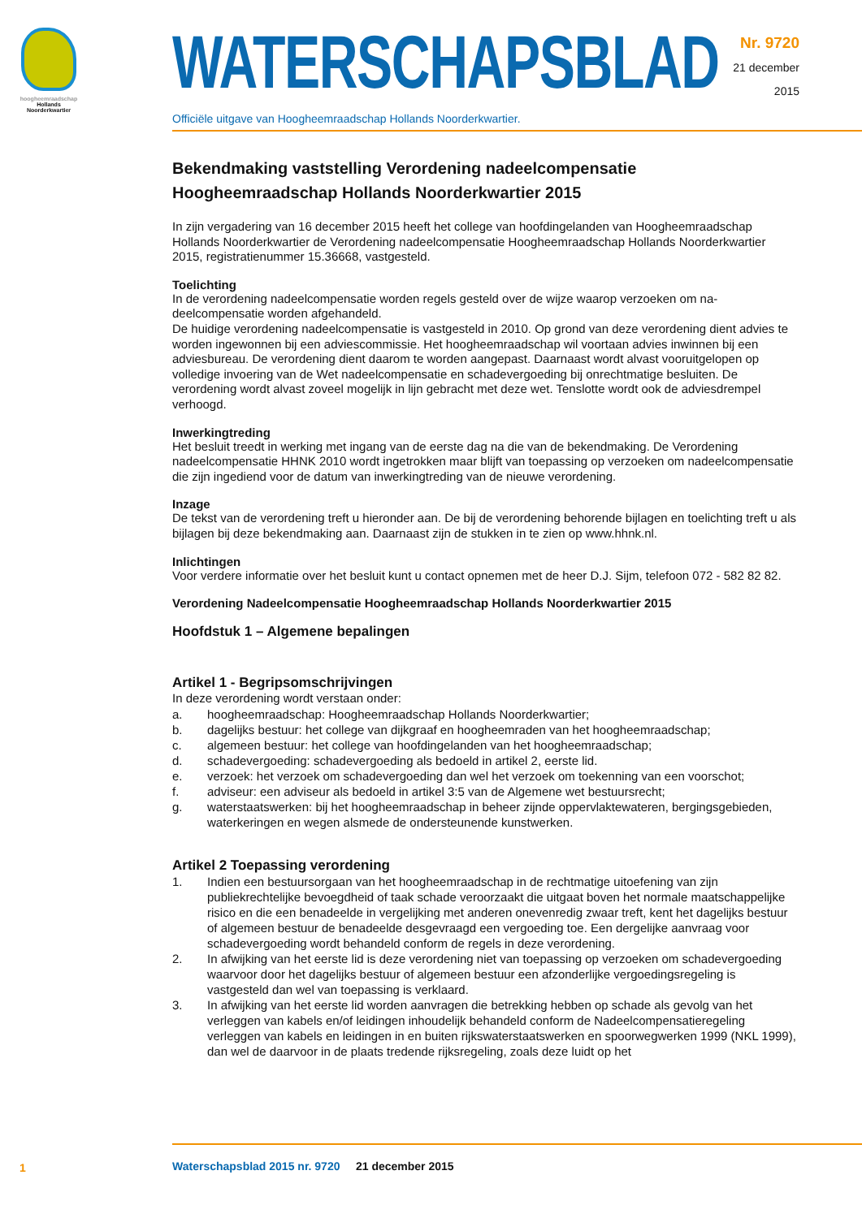hoogheemraadschap
Hollands
Noorderkwartier
Nr. 9720
21 december
2015
WATERSCHAPSBLAD
Officiële uitgave van Hoogheemraadschap Hollands Noorderkwartier.
Bekendmaking vaststelling Verordening nadeelcompensatie Hoogheemraadschap Hollands Noorderkwartier 2015
In zijn vergadering van 16 december 2015 heeft het college van hoofdingelanden van Hoogheemraad­schap Hollands Noorderkwartier de Verordening nadeelcompensatie Hoogheemraadschap Hollands Noorderkwartier 2015, registratienummer 15.36668, vastgesteld.
Toelichting
In de verordening nadeelcompensatie worden regels gesteld over de wijze waarop verzoeken om na­deelcompensatie worden afgehandeld.
De huidige verordening nadeelcompensatie is vastgesteld in 2010. Op grond van deze verordening dient advies te worden ingewonnen bij een adviescommissie. Het hoogheemraadschap wil voortaan advies inwinnen bij een adviesbureau. De verordening dient daarom te worden aangepast. Daarnaast wordt alvast vooruitgelopen op volledige invoering van de Wet nadeelcompensatie en schadevergoeding bij onrechtmatige besluiten. De verordening wordt alvast zoveel mogelijk in lijn gebracht met deze wet. Tenslotte wordt ook de adviesdrempel verhoogd.
Inwerkingtreding
Het besluit treedt in werking met ingang van de eerste dag na die van de bekendmaking. De Verordening nadeelcompensatie HHNK 2010 wordt ingetrokken maar blijft van toepassing op verzoeken om nadeel­compensatie die zijn ingediend voor de datum van inwerkingtreding van de nieuwe verordening.
Inzage
De tekst van de verordening treft u hieronder aan. De bij de verordening behorende bijlagen en toelichting treft u als bijlagen bij deze bekendmaking aan. Daarnaast zijn de stukken in te zien op www.hhnk.nl.
Inlichtingen
Voor verdere informatie over het besluit kunt u contact opnemen met de heer D.J. Sijm, telefoon 072 - 582 82 82.
Verordening Nadeelcompensatie Hoogheemraadschap Hollands Noorderkwartier 2015
Hoofdstuk 1 – Algemene bepalingen
Artikel 1 - Begripsomschrijvingen
In deze verordening wordt verstaan onder:
a. hoogheemraadschap: Hoogheemraadschap Hollands Noorderkwartier;
b. dagelijks bestuur: het college van dijkgraaf en hoogheemraden van het hoogheemraadschap;
c. algemeen bestuur: het college van hoofdingelanden van het hoogheemraadschap;
d. schadevergoeding: schadevergoeding als bedoeld in artikel 2, eerste lid.
e. verzoek: het verzoek om schadevergoeding dan wel het verzoek om toekenning van een voorschot;
f. adviseur: een adviseur als bedoeld in artikel 3:5 van de Algemene wet bestuursrecht;
g. waterstaatswerken: bij het hoogheemraadschap in beheer zijnde oppervlaktewateren, bergings­gebieden, waterkeringen en wegen alsmede de ondersteunende kunstwerken.
Artikel 2 Toepassing verordening
1. Indien een bestuursorgaan van het hoogheemraadschap in de rechtmatige uitoefening van zijn publiekrechtelijke bevoegdheid of taak schade veroorzaakt die uitgaat boven het normale maat­schappelijke risico en die een benadeelde in vergelijking met anderen onevenredig zwaar treft, kent het dagelijks bestuur of algemeen bestuur de benadeelde desgevraagd een vergoeding toe. Een dergelijke aanvraag voor schadevergoeding wordt behandeld conform de regels in deze verordening.
2. In afwijking van het eerste lid is deze verordening niet van toepassing op verzoeken om schade­vergoeding waarvoor door het dagelijks bestuur of algemeen bestuur een afzonderlijke vergoe­dingsregeling is vastgesteld dan wel van toepassing is verklaard.
3. In afwijking van het eerste lid worden aanvragen die betrekking hebben op schade als gevolg van het verleggen van kabels en/of leidingen inhoudelijk behandeld conform de Nadeelcompensatie­regeling verleggen van kabels en leidingen in en buiten rijkswaterstaatswerken en spoorwegwerken 1999 (NKL 1999), dan wel de daarvoor in de plaats tredende rijksregeling, zoals deze luidt op het
1
Waterschapsblad 2015 nr. 9720 21 december 2015